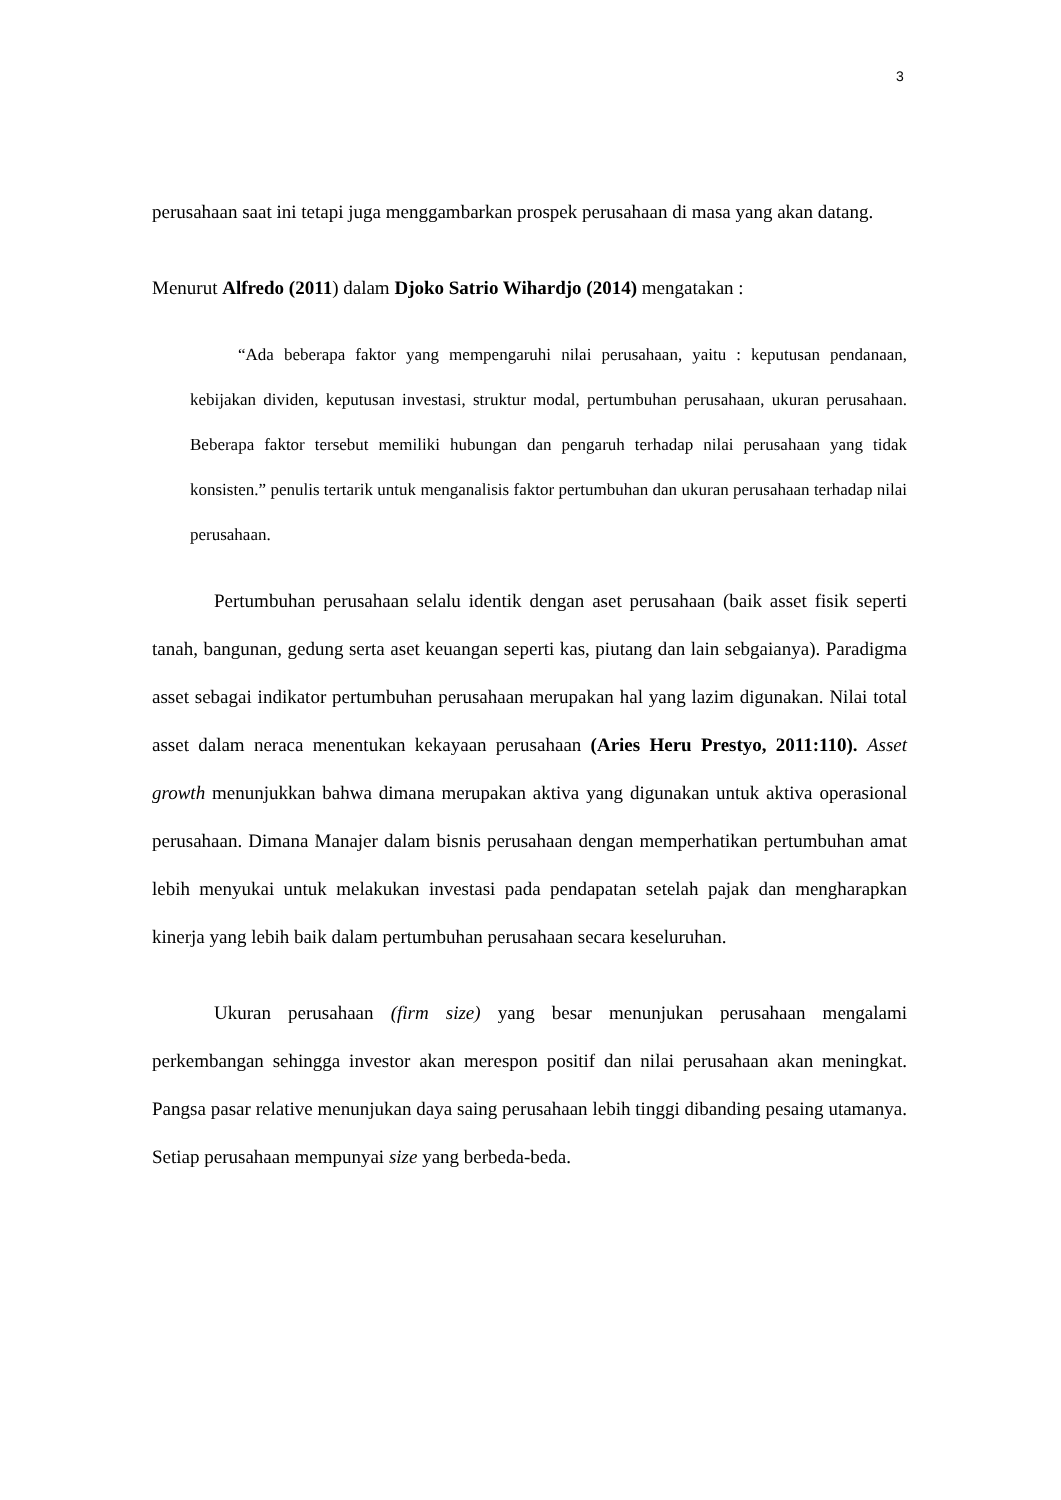3
perusahaan saat ini tetapi juga menggambarkan prospek perusahaan di masa yang akan datang.
Menurut Alfredo (2011) dalam Djoko Satrio Wihardjo (2014) mengatakan :
“Ada beberapa faktor yang mempengaruhi nilai perusahaan, yaitu : keputusan pendanaan, kebijakan dividen, keputusan investasi, struktur modal, pertumbuhan perusahaan, ukuran perusahaan. Beberapa faktor tersebut memiliki hubungan dan pengaruh terhadap nilai perusahaan yang tidak konsisten.” penulis tertarik untuk menganalisis faktor pertumbuhan dan ukuran perusahaan terhadap nilai perusahaan.
Pertumbuhan perusahaan selalu identik dengan aset perusahaan (baik asset fisik seperti tanah, bangunan, gedung serta aset keuangan seperti kas, piutang dan lain sebgaianya). Paradigma asset sebagai indikator pertumbuhan perusahaan merupakan hal yang lazim digunakan. Nilai total asset dalam neraca menentukan kekayaan perusahaan (Aries Heru Prestyo, 2011:110). Asset growth menunjukkan bahwa dimana merupakan aktiva yang digunakan untuk aktiva operasional perusahaan. Dimana Manajer dalam bisnis perusahaan dengan memperhatikan pertumbuhan amat lebih menyukai untuk melakukan investasi pada pendapatan setelah pajak dan mengharapkan kinerja yang lebih baik dalam pertumbuhan perusahaan secara keseluruhan.
Ukuran perusahaan (firm size) yang besar menunjukan perusahaan mengalami perkembangan sehingga investor akan merespon positif dan nilai perusahaan akan meningkat. Pangsa pasar relative menunjukan daya saing perusahaan lebih tinggi dibanding pesaing utamanya. Setiap perusahaan mempunyai size yang berbeda-beda.